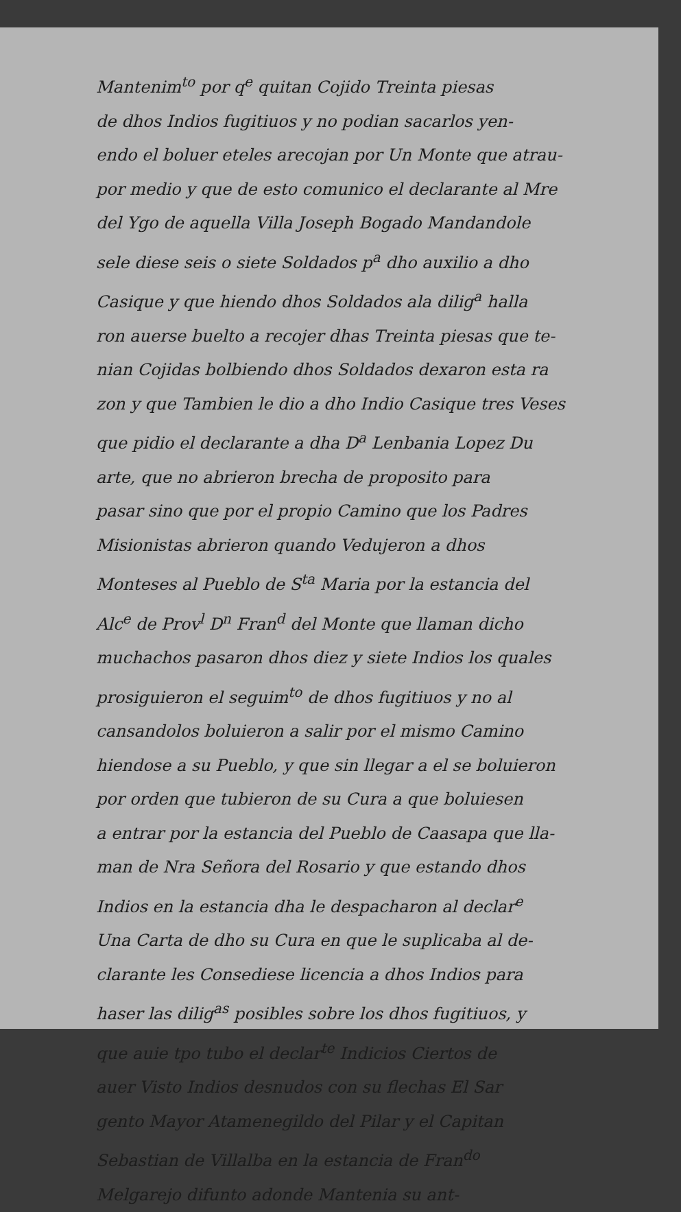Mantenim<sup>to</sup> por q<sup>e</sup> quitan Cojido Treinta piesas
de dhos Indios fugitiuos y no podian sacarlos yen-
endo el boluer eteles arecojan por Un Monte que atrau-
por medio y que de esto comunico el declarante al Mre
del Ygo de aquella Villa Joseph Bogado Mandandole
sele diese seis o siete Soldados p<sup>a</sup> dho auxilio a dho
Casique y que hiendo dhos Soldados ala dilig<sup>a</sup> halla
ron auerse buelto a recojer dhas Treinta piesas que te-
nian Cojidas bolbiendo dhos Soldados dexaron esta ra
zon y que Tambien le dio a dho Indio Casique tres Veses
que pidio el declarante a dha D<sup>a</sup> Lenbania Lopez Du
arte, que no abrieron brecha de proposito para
pasar sino que por el propio Camino que los Padres
Misionistas abrieron quando Vedujeron a dhos
Monteses al Pueblo de S<sup>ta</sup> Maria por la estancia del
Alc<sup>e</sup> de Prov<sup>l</sup> D<sup>n</sup> Fran<sup>d</sup> del Monte que llaman dicho
muchachos pasaron dhos diez y siete Indios los quales
prosiguieron el seguim<sup>to</sup> de dhos fugitiuos y no al
cansandolos boluieron a salir por el mismo Camino
hiendose a su Pueblo, y que sin llegar a el se boluieron
por orden que tubieron de su Cura a que boluiesen
a entrar por la estancia del Pueblo de Caasapa que lla-
man de Nra Señora del Rosario y que estando dhos
Indios en la estancia dha le despacharon al declar<sup>e</sup>
Una Carta de dho su Cura en que le suplicaba al de-
clarante les Consediese licencia a dhos Indios para
haser las dilig<sup>as</sup> posibles sobre los dhos fugitiuos, y
que auie tpo tubo el declar<sup>te</sup> Indicios Ciertos de
auer Visto Indios desnudos con su flechas El Sar
gento Mayor Atamenegildo del Pilar y el Capitan
Sebastian de Villalba en la estancia de Fran<sup>do</sup>
Melgarejo difunto adonde Mantenia su ant-